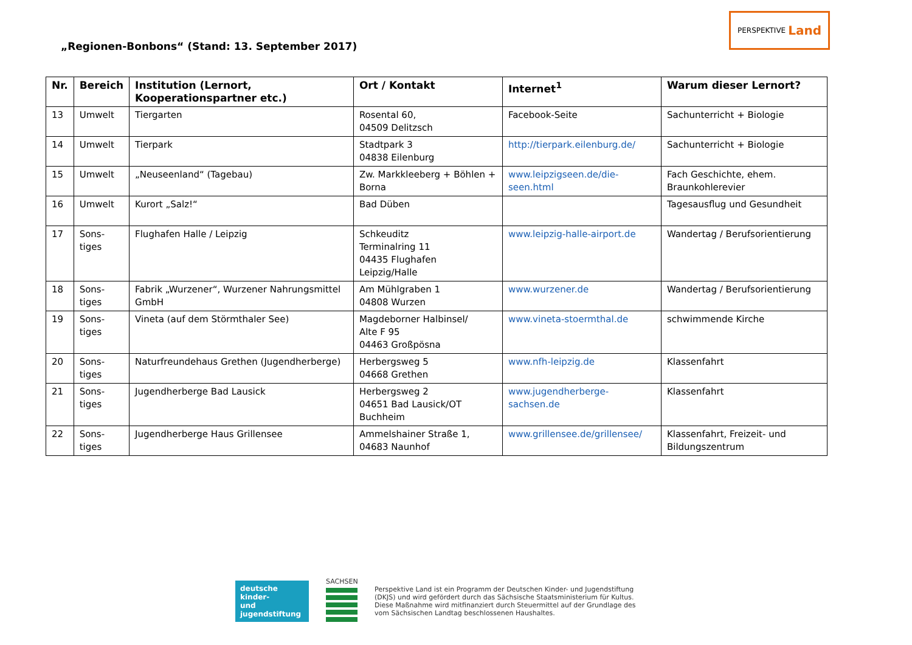„Regionen-Bonbons“ (Stand: 13. September 2017)
PERSPEKTIVE Land
| Nr. | Bereich | Institution (Lernort, Kooperationspartner etc.) | Ort / Kontakt | Internet<sup>1</sup> | Warum dieser Lernort? |
| --- | --- | --- | --- | --- | --- |
| 13 | Umwelt | Tiergarten | Rosental 60, 04509 Delitzsch | Facebook-Seite | Sachunterricht + Biologie |
| 14 | Umwelt | Tierpark | Stadtpark 3 04838 Eilenburg | http://tierpark.eilenburg.de/ | Sachunterricht + Biologie |
| 15 | Umwelt | „Neuseenland“ (Tagebau) | Zw. Markkleeberg + Böhlen + Borna | www.leipzigseen.de/die-seen.html | Fach Geschichte, ehem. Braunkohlerevier |
| 16 | Umwelt | Kurort „Salz!“ | Bad Düben | | Tagesausflug und Gesundheit |
| 17 | Sons- tiges | Flughafen Halle / Leipzig | Schkeuditz Terminalring 11 04435 Flughafen Leipzig/Halle | www.leipzig-halle-airport.de | Wandertag / Berufsorientierung |
| 18 | Sons- tiges | Fabrik „Wurzener“, Wurzener Nahrungsmittel GmbH | Am Mühlgraben 1 04808 Wurzen | www.wurzener.de | Wandertag / Berufsorientierung |
| 19 | Sons- tiges | Vineta (auf dem Störmthaler See) | Magdeborner Halbinsel/ Alte F 95 04463 Großpösna | www.vineta-stoermthal.de | schwimmende Kirche |
| 20 | Sons- tiges | Naturfreundehaus Grethen (Jugendherberge) | Herbergsweg 5 04668 Grethen | www.nfh-leipzig.de | Klassenfahrt |
| 21 | Sons- tiges | Jugendherberge Bad Lausick | Herbergsweg 2 04651 Bad Lausick/OT Buchheim | www.jugendherberge-sachsen.de | Klassenfahrt |
| 22 | Sons- tiges | Jugendherberge Haus Grillensee | Ammelshainer Straße 1, 04683 Naunhof | www.grillensee.de/grillensee/ | Klassenfahrt, Freizeit- und Bildungszentrum |
deutsche kinder-
und jugendstiftung
SACHSEN
Perspektive Land ist ein Programm der Deutschen Kinder- und Jugendstiftung
(DKJS) und wird gefördert durch das Sächsische Staatsministerium für Kultus.
Diese Maßnahme wird mitfinanziert durch Steuermittel auf der Grundlage des
vom Sächsischen Landtag beschlossenen Haushaltes.